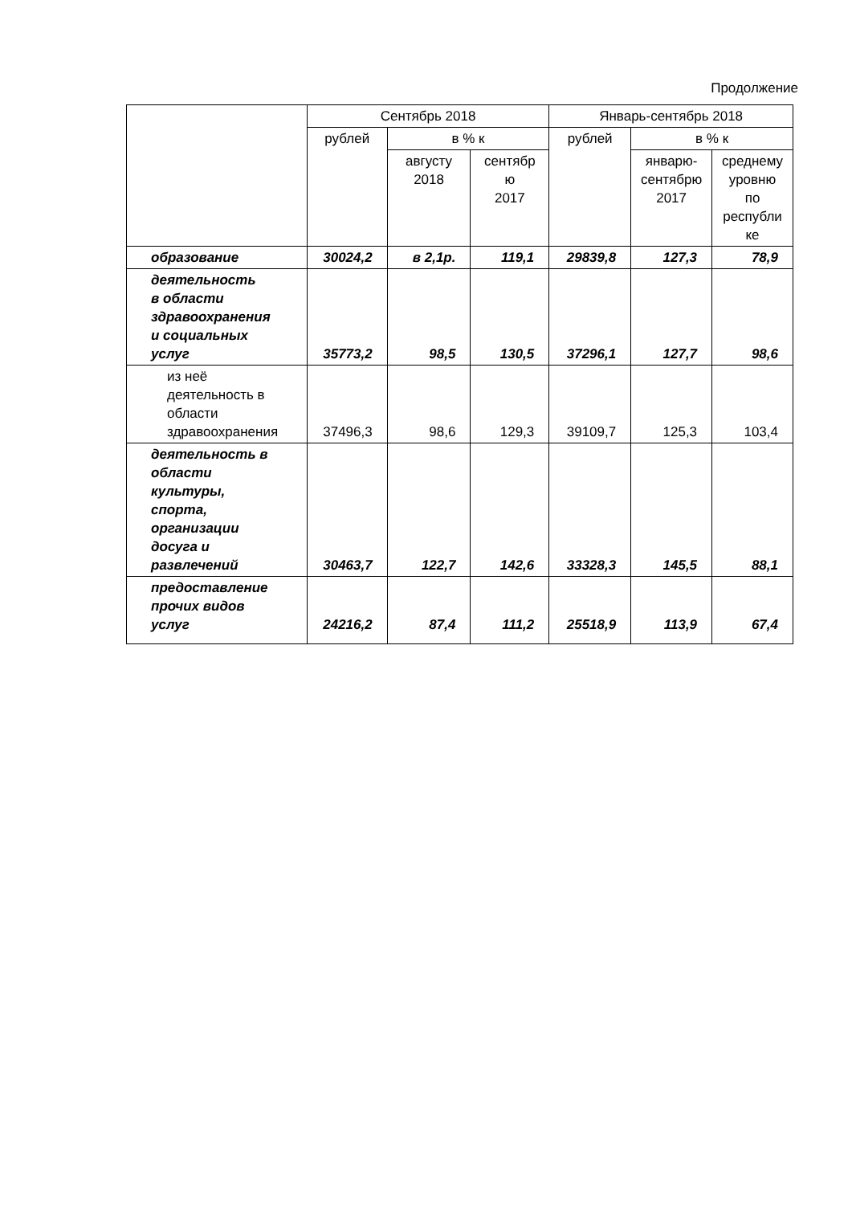Продолжение
| | Сентябрь 2018 | | | Январь-сентябрь 2018 | | |
| --- | --- | --- | --- | --- | --- | --- |
| | рублей | в % к | | рублей | в % к | |
| | | августу 2018 | сентябр ю 2017 | | январю- сентябрю 2017 | среднему уровню по республи ке |
| образование | 30024,2 | в 2,1р. | 119,1 | 29839,8 | 127,3 | 78,9 |
| деятельность в области здравоохранения и социальных услуг | 35773,2 | 98,5 | 130,5 | 37296,1 | 127,7 | 98,6 |
| из неё деятельность в области здравоохранения | 37496,3 | 98,6 | 129,3 | 39109,7 | 125,3 | 103,4 |
| деятельность в области культуры, спорта, организации досуга и развлечений | 30463,7 | 122,7 | 142,6 | 33328,3 | 145,5 | 88,1 |
| предоставление прочих видов услуг | 24216,2 | 87,4 | 111,2 | 25518,9 | 113,9 | 67,4 |